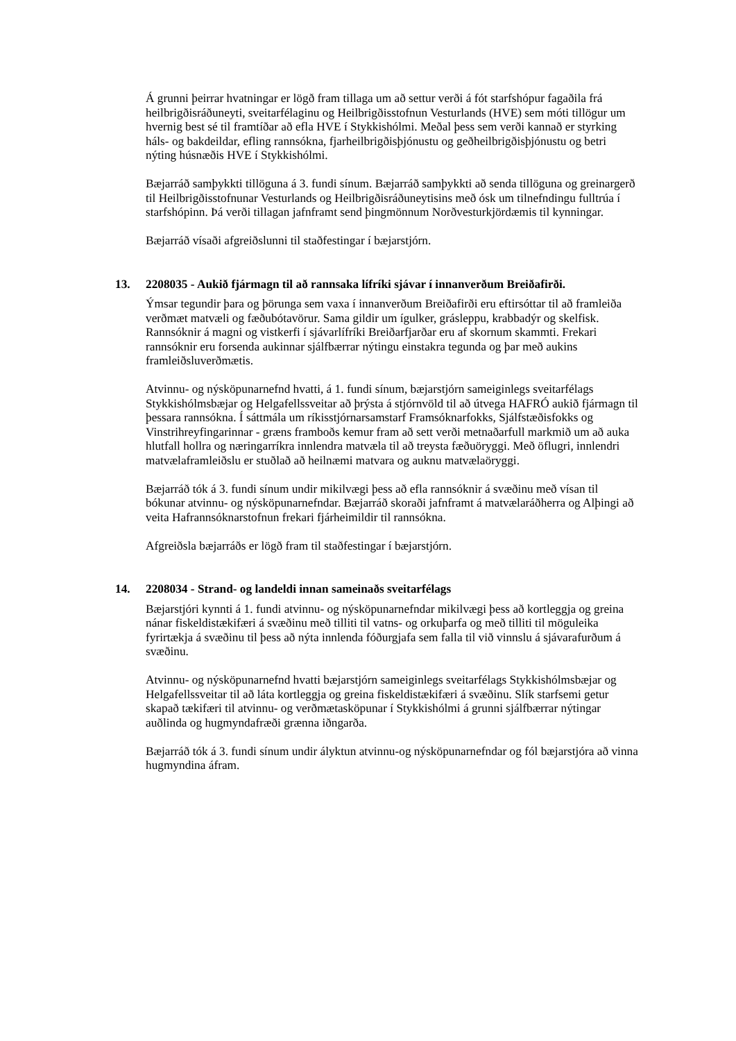Á grunni þeirrar hvatningar er lögð fram tillaga um að settur verði á fót starfshópur fagaðila frá heilbrigðisráðuneyti, sveitarfélaginu og Heilbrigðisstofnun Vesturlands (HVE) sem móti tillögur um hvernig best sé til framtíðar að efla HVE í Stykkishólmi. Meðal þess sem verði kannað er styrking háls- og bakdeildar, efling rannsókna, fjarheilbrigðisþjónustu og geðheilbrigðisþjónustu og betri nýting húsnæðis HVE í Stykkishólmi.
Bæjarráð samþykkti tillöguna á 3. fundi sínum. Bæjarráð samþykkti að senda tillöguna og greinargerð til Heilbrigðisstofnunar Vesturlands og Heilbrigðisráðuneytisins með ósk um tilnefndingu fulltrúa í starfshópinn. Þá verði tillagan jafnframt send þingmönnum Norðvesturkjördæmis til kynningar.
Bæjarráð vísaði afgreiðslunni til staðfestingar í bæjarstjórn.
13. 2208035 - Aukið fjármagn til að rannsaka lífríki sjávar í innanverðum Breiðafirði.
Ýmsar tegundir þara og þörunga sem vaxa í innanverðum Breiðafirði eru eftirsóttar til að framleiða verðmæt matvæli og fæðubótavörur. Sama gildir um ígulker, grásleppu, krabbadýr og skelfisk. Rannsóknir á magni og vistkerfi í sjávarlífríki Breiðarfjarðar eru af skornum skammti. Frekari rannsóknir eru forsenda aukinnar sjálfbærrar nýtingu einstakra tegunda og þar með aukins framleiðsluverðmætis.
Atvinnu- og nýsköpunarnefnd hvatti, á 1. fundi sínum, bæjarstjórn sameiginlegs sveitarfélags Stykkishólmsbæjar og Helgafellssveitar að þrýsta á stjórnvöld til að útvega HAFRÓ aukið fjármagn til þessara rannsókna. Í sáttmála um ríkisstjórnarsamstarf Framsóknarfokks, Sjálfstæðisfokks og Vinstrihreyfingarinnar - græns framboðs kemur fram að sett verði metnaðarfull markmið um að auka hlutfall hollra og næringarríkra innlendra matvæla til að treysta fæðuöryggi. Með öflugri, innlendri matvælaframleiðslu er stuðlað að heilnæmi matvara og auknu matvælaöryggi.
Bæjarráð tók á 3. fundi sínum undir mikilvægi þess að efla rannsóknir á svæðinu með vísan til bókunar atvinnu- og nýsköpunarnefndar. Bæjarráð skoraði jafnframt á matvælaráðherra og Alþingi að veita Hafrannsóknarstofnun frekari fjárheimildir til rannsókna.
Afgreiðsla bæjarráðs er lögð fram til staðfestingar í bæjarstjórn.
14. 2208034 - Strand- og landeldi innan sameinaðs sveitarfélags
Bæjarstjóri kynnti á 1. fundi atvinnu- og nýsköpunarnefndar mikilvægi þess að kortleggja og greina nánar fiskeldistækifæri á svæðinu með tilliti til vatns- og orkuþarfa og með tilliti til möguleika fyrirtækja á svæðinu til þess að nýta innlenda fóðurgjafa sem falla til við vinnslu á sjávarafurðum á svæðinu.
Atvinnu- og nýsköpunarnefnd hvatti bæjarstjórn sameiginlegs sveitarfélags Stykkishólmsbæjar og Helgafellssveitar til að láta kortleggja og greina fiskeldistækifæri á svæðinu. Slík starfsemi getur skapað tækifæri til atvinnu- og verðmætasköpunar í Stykkishólmi á grunni sjálfbærrar nýtingar auðlinda og hugmyndafræði grænna iðngarða.
Bæjarráð tók á 3. fundi sínum undir ályktun atvinnu-og nýsköpunarnefndar og fól bæjarstjóra að vinna hugmyndina áfram.